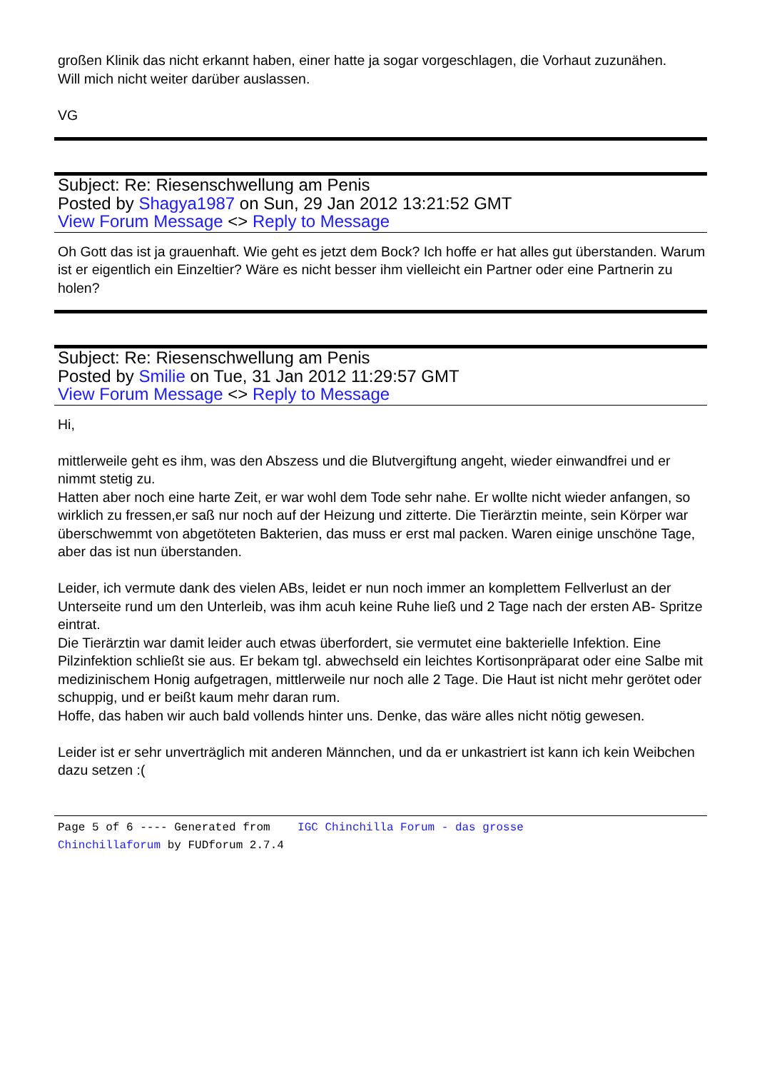großen Klinik das nicht erkannt haben, einer hatte ja sogar vorgeschlagen, die Vorhaut zuzunähen.
Will mich nicht weiter darüber auslassen.
VG
Subject: Re: Riesenschwellung am Penis
Posted by Shagya1987 on Sun, 29 Jan 2012 13:21:52 GMT
View Forum Message <> Reply to Message
Oh Gott das ist ja grauenhaft. Wie geht es jetzt dem Bock? Ich hoffe er hat alles gut überstanden. Warum ist er eigentlich ein Einzeltier? Wäre es nicht besser ihm vielleicht ein Partner oder eine Partnerin zu holen?
Subject: Re: Riesenschwellung am Penis
Posted by Smilie on Tue, 31 Jan 2012 11:29:57 GMT
View Forum Message <> Reply to Message
Hi,
mittlerweile geht es ihm, was den Abszess und die Blutvergiftung angeht, wieder einwandfrei und er nimmt stetig zu.
Hatten aber noch eine harte Zeit, er war wohl dem Tode sehr nahe. Er wollte nicht wieder anfangen, so wirklich zu fressen,er saß nur noch auf der Heizung und zitterte. Die Tierärztin meinte, sein Körper war überschwemmt von abgetöteten Bakterien, das muss er erst mal packen. Waren einige unschöne Tage, aber das ist nun überstanden.
Leider, ich vermute dank des vielen ABs, leidet er nun noch immer an komplettem Fellverlust an der Unterseite rund um den Unterleib, was ihm acuh keine Ruhe ließ und 2 Tage nach der ersten AB- Spritze eintrat.
Die Tierärztin war damit leider auch etwas überfordert, sie vermutet eine bakterielle Infektion. Eine Pilzinfektion schließt sie aus. Er bekam tgl. abwechseld ein leichtes Kortisonpräparat oder eine Salbe mit medizinischem Honig aufgetragen, mittlerweile nur noch alle 2 Tage. Die Haut ist nicht mehr gerötet oder schuppig, und er beißt kaum mehr daran rum.
Hoffe, das haben wir auch bald vollends hinter uns. Denke, das wäre alles nicht nötig gewesen.
Leider ist er sehr unverträglich mit anderen Männchen, und da er unkastriert ist kann ich kein Weibchen dazu setzen :(
Page 5 of 6 ---- Generated from IGC Chinchilla Forum - das grosse
Chinchillaforum by FUDforum 2.7.4